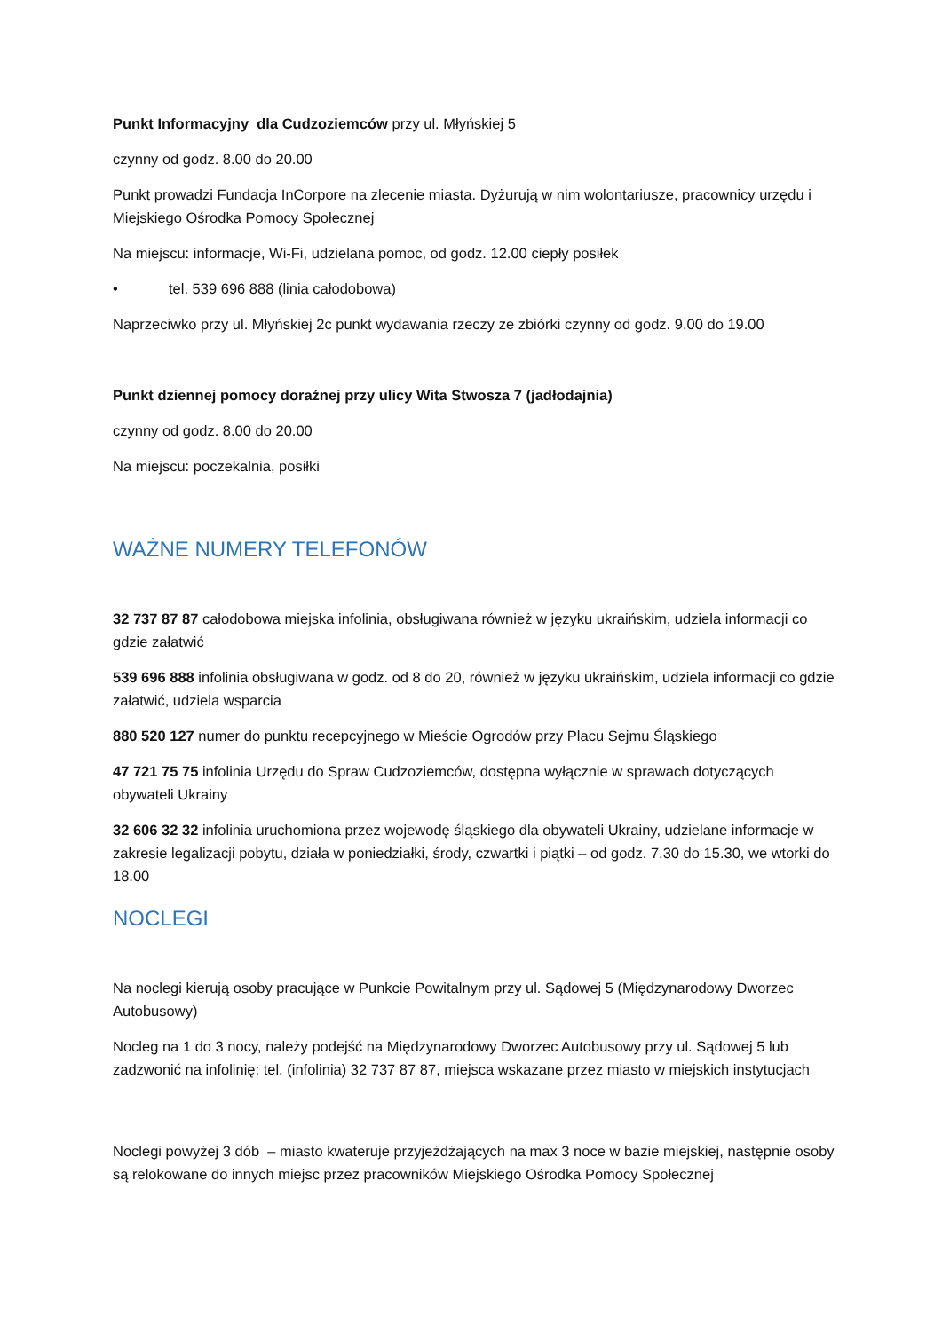Punkt Informacyjny dla Cudzoziemców przy ul. Młyńskiej 5
czynny od godz. 8.00 do 20.00
Punkt prowadzi Fundacja InCorpore na zlecenie miasta. Dyżurują w nim wolontariusze, pracownicy urzędu i Miejskiego Ośrodka Pomocy Społecznej
Na miejscu: informacje, Wi-Fi, udzielana pomoc, od godz. 12.00 ciepły posiłek
• tel. 539 696 888 (linia całodobowa)
Naprzeciwko przy ul. Młyńskiej 2c punkt wydawania rzeczy ze zbiórki czynny od godz. 9.00 do 19.00
Punkt dziennej pomocy doraźnej przy ulicy Wita Stwosza 7 (jadłodajnia)
czynny od godz. 8.00 do 20.00
Na miejscu: poczekalnia, posiłki
WAŻNE NUMERY TELEFONÓW
32 737 87 87 całodobowa miejska infolinia, obsługiwana również w języku ukraińskim, udziela informacji co gdzie załatwić
539 696 888 infolinia obsługiwana w godz. od 8 do 20, również w języku ukraińskim, udziela informacji co gdzie załatwić, udziela wsparcia
880 520 127 numer do punktu recepcyjnego w Mieście Ogrodów przy Placu Sejmu Śląskiego
47 721 75 75 infolinia Urzędu do Spraw Cudzoziemców, dostępna wyłącznie w sprawach dotyczących obywateli Ukrainy
32 606 32 32 infolinia uruchomiona przez wojewodę śląskiego dla obywateli Ukrainy, udzielane informacje w zakresie legalizacji pobytu, działa w poniedziałki, środy, czwartki i piątki – od godz. 7.30 do 15.30, we wtorki do 18.00
NOCLEGI
Na noclegi kierują osoby pracujące w Punkcie Powitalnym przy ul. Sądowej 5 (Międzynarodowy Dworzec Autobusowy)
Nocleg na 1 do 3 nocy, należy podejść na Międzynarodowy Dworzec Autobusowy przy ul. Sądowej 5 lub zadzwonić na infolinię: tel. (infolinia) 32 737 87 87, miejsca wskazane przez miasto w miejskich instytucjach
Noclegi powyżej 3 dób – miasto kwateruje przyjeżdżających na max 3 noce w bazie miejskiej, następnie osoby są relokowane do innych miejsc przez pracowników Miejskiego Ośrodka Pomocy Społecznej